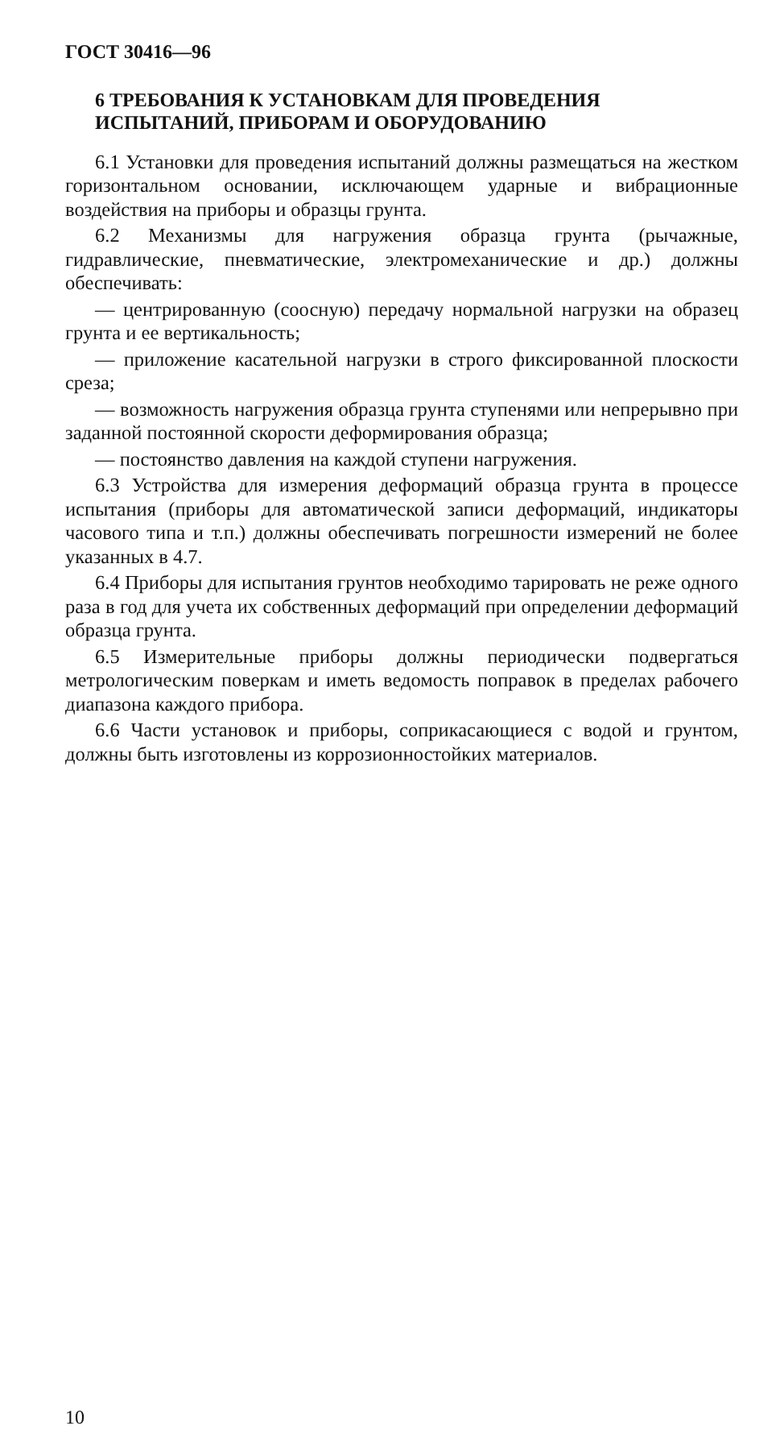ГОСТ 30416—96
6 ТРЕБОВАНИЯ К УСТАНОВКАМ ДЛЯ ПРОВЕДЕНИЯ
ИСПЫТАНИЙ, ПРИБОРАМ И ОБОРУДОВАНИЮ
6.1 Установки для проведения испытаний должны размещаться на жестком горизонтальном основании, исключающем ударные и вибрационные воздействия на приборы и образцы грунта.
6.2 Механизмы для нагружения образца грунта (рычажные, гидравлические, пневматические, электромеханические и др.) должны обеспечивать:
— центрированную (соосную) передачу нормальной нагрузки на образец грунта и ее вертикальность;
— приложение касательной нагрузки в строго фиксированной плоскости среза;
— возможность нагружения образца грунта ступенями или непрерывно при заданной постоянной скорости деформирования образца;
— постоянство давления на каждой ступени нагружения.
6.3 Устройства для измерения деформаций образца грунта в процессе испытания (приборы для автоматической записи деформаций, индикаторы часового типа и т.п.) должны обеспечивать погрешности измерений не более указанных в 4.7.
6.4 Приборы для испытания грунтов необходимо тарировать не реже одного раза в год для учета их собственных деформаций при определении деформаций образца грунта.
6.5 Измерительные приборы должны периодически подвергаться метрологическим поверкам и иметь ведомость поправок в пределах рабочего диапазона каждого прибора.
6.6 Части установок и приборы, соприкасающиеся с водой и грунтом, должны быть изготовлены из коррозионностойких материалов.
10